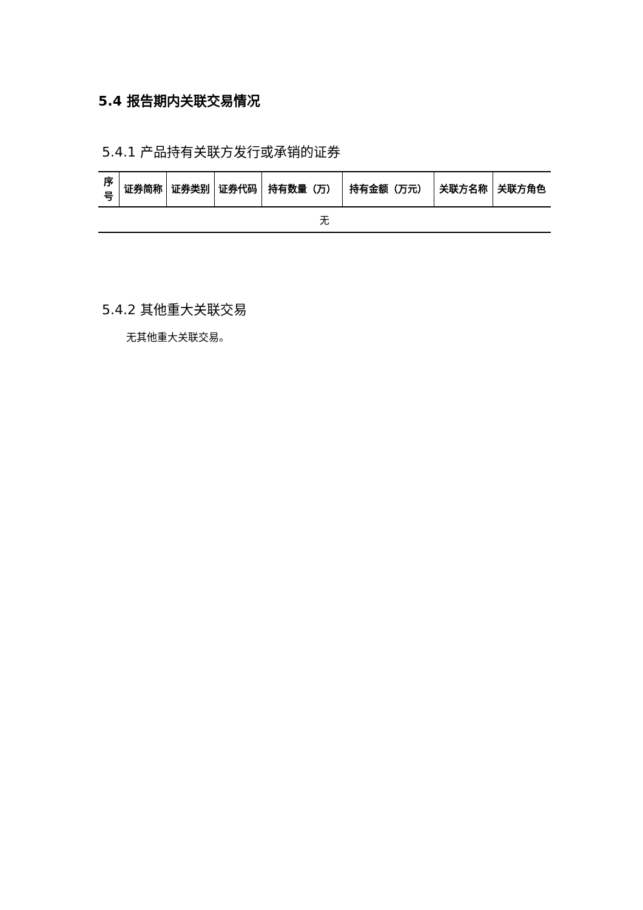5.4 报告期内关联交易情况
5.4.1 产品持有关联方发行或承销的证券
| 序号 | 证券简称 | 证券类别 | 证券代码 | 持有数量（万） | 持有金额（万元） | 关联方名称 | 关联方角色 |
| --- | --- | --- | --- | --- | --- | --- | --- |
| 无 | | | | | | | |
5.4.2 其他重大关联交易
无其他重大关联交易。